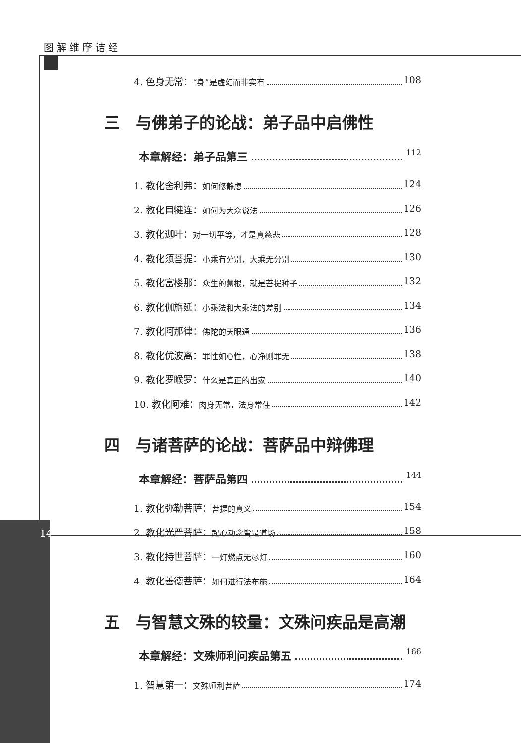图解维摩诘经
14
4. 色身无常：“身”是虚幻而非实有 108
三　与佛弟子的论战：弟子品中启佛性
本章解经：弟子品第三 112
1. 教化舍利弗：如何修静虑 124
2. 教化目犍连：如何为大众说法 126
3. 教化迦叶：对一切平等，才是真慈悲 128
4. 教化须菩提：小乘有分别，大乘无分别 130
5. 教化富楼那：众生的慧根，就是菩提种子 132
6. 教化伽旃延：小乘法和大乘法的差别 134
7. 教化阿那律：佛陀的天眼通 136
8. 教化优波离：罪性如心性，心净则罪无 138
9. 教化罗睺罗：什么是真正的出家 140
10. 教化阿难：肉身无常，法身常住 142
四　与诸菩萨的论战：菩萨品中辩佛理
本章解经：菩萨品第四 144
1. 教化弥勒菩萨：菩提的真义 154
2. 教化光严菩萨：起心动念皆是道场 158
3. 教化持世菩萨：一灯燃点无尽灯 160
4. 教化善德菩萨：如何进行法布施 164
五　与智慧文殊的较量：文殊问疾品是高潮
本章解经：文殊师利问疾品第五 166
1. 智慧第一：文殊师利菩萨 174